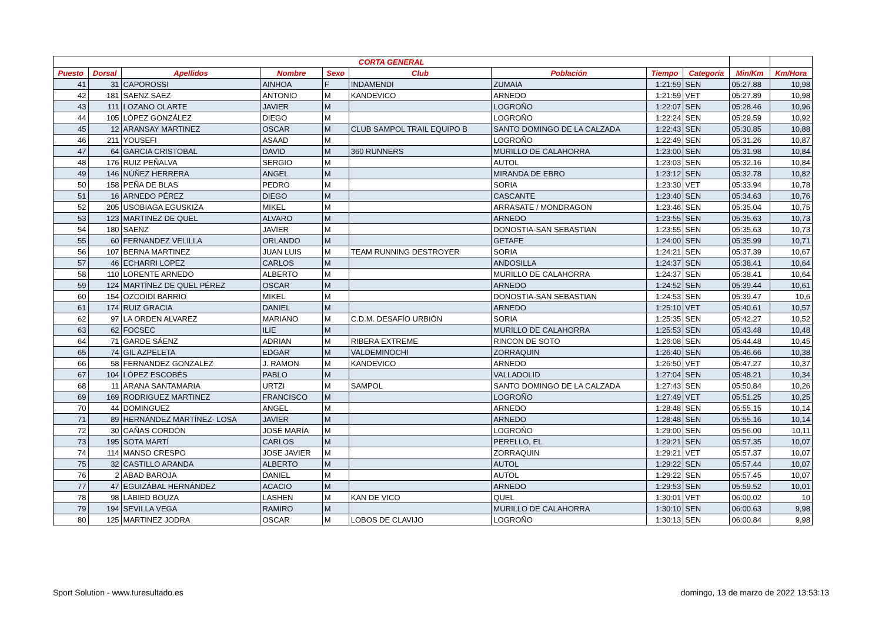| CORTA GENERAL | | | | | | | | | | |
| --- | --- | --- | --- | --- | --- | --- | --- | --- | --- | --- |
| Puesto | Dorsal | Apellidos | Nombre | Sexo | Club | Población | Tiempo | Categoría | Min/Km | Km/Hora |
| 41 | 31 | CAPOROSSI | AINHOA | F | INDAMENDI | ZUMAIA | 1:21:59 | SEN | 05:27.88 | 10,98 |
| 42 | 181 | SAENZ SAEZ | ANTONIO | M | KANDEVICO | ARNEDO | 1:21:59 | VET | 05:27.89 | 10,98 |
| 43 | 111 | LOZANO OLARTE | JAVIER | M | | LOGROÑO | 1:22:07 | SEN | 05:28.46 | 10,96 |
| 44 | 105 | LÓPEZ GONZÁLEZ | DIEGO | M | | LOGROÑO | 1:22:24 | SEN | 05:29.59 | 10,92 |
| 45 | 12 | ARANSAY MARTINEZ | OSCAR | M | CLUB SAMPOL TRAIL EQUIPO B | SANTO DOMINGO DE LA CALZADA | 1:22:43 | SEN | 05:30.85 | 10,88 |
| 46 | 211 | YOUSEFI | ASAAD | M | | LOGROÑO | 1:22:49 | SEN | 05:31.26 | 10,87 |
| 47 | 64 | GARCIA CRISTOBAL | DAVID | M | 360 RUNNERS | MURILLO DE CALAHORRA | 1:23:00 | SEN | 05:31.98 | 10,84 |
| 48 | 176 | RUIZ PEÑALVA | SERGIO | M | | AUTOL | 1:23:03 | SEN | 05:32.16 | 10,84 |
| 49 | 146 | NÚÑEZ HERRERA | ANGEL | M | | MIRANDA DE EBRO | 1:23:12 | SEN | 05:32.78 | 10,82 |
| 50 | 158 | PEÑA DE BLAS | PEDRO | M | | SORIA | 1:23:30 | VET | 05:33.94 | 10,78 |
| 51 | 16 | ARNEDO PÉREZ | DIEGO | M | | CASCANTE | 1:23:40 | SEN | 05:34.63 | 10,76 |
| 52 | 205 | USOBIAGA EGUSKIZA | MIKEL | M | | ARRASATE / MONDRAGON | 1:23:46 | SEN | 05:35.04 | 10,75 |
| 53 | 123 | MARTINEZ DE QUEL | ALVARO | M | | ARNEDO | 1:23:55 | SEN | 05:35.63 | 10,73 |
| 54 | 180 | SAENZ | JAVIER | M | | DONOSTIA-SAN SEBASTIAN | 1:23:55 | SEN | 05:35.63 | 10,73 |
| 55 | 60 | FERNANDEZ VELILLA | ORLANDO | M | | GETAFE | 1:24:00 | SEN | 05:35.99 | 10,71 |
| 56 | 107 | BERNA MARTINEZ | JUAN LUIS | M | TEAM RUNNING DESTROYER | SORIA | 1:24:21 | SEN | 05:37.39 | 10,67 |
| 57 | 46 | ECHARRI LOPEZ | CARLOS | M | | ANDOSILLA | 1:24:37 | SEN | 05:38.41 | 10,64 |
| 58 | 110 | LORENTE ARNEDO | ALBERTO | M | | MURILLO DE CALAHORRA | 1:24:37 | SEN | 05:38.41 | 10,64 |
| 59 | 124 | MARTÍNEZ DE QUEL PÉREZ | OSCAR | M | | ARNEDO | 1:24:52 | SEN | 05:39.44 | 10,61 |
| 60 | 154 | OZCOIDI BARRIO | MIKEL | M | | DONOSTIA-SAN SEBASTIAN | 1:24:53 | SEN | 05:39.47 | 10,6 |
| 61 | 174 | RUIZ GRACIA | DANIEL | M | | ARNEDO | 1:25:10 | VET | 05:40.61 | 10,57 |
| 62 | 97 | LA ORDEN ALVAREZ | MARIANO | M | C.D.M. DESAFÍO URBIÓN | SORIA | 1:25:35 | SEN | 05:42.27 | 10,52 |
| 63 | 62 | FOCSEC | ILIE | M | | MURILLO DE CALAHORRA | 1:25:53 | SEN | 05:43.48 | 10,48 |
| 64 | 71 | GARDE SÁENZ | ADRIAN | M | RIBERA EXTREME | RINCON DE SOTO | 1:26:08 | SEN | 05:44.48 | 10,45 |
| 65 | 74 | GIL AZPELETA | EDGAR | M | VALDEMINOCHI | ZORRAQUIN | 1:26:40 | SEN | 05:46.66 | 10,38 |
| 66 | 58 | FERNANDEZ GONZALEZ | J. RAMON | M | KANDEVICO | ARNEDO | 1:26:50 | VET | 05:47.27 | 10,37 |
| 67 | 104 | LÓPEZ ESCOBÉS | PABLO | M | | VALLADOLID | 1:27:04 | SEN | 05:48.21 | 10,34 |
| 68 | 11 | ARANA SANTAMARIA | URTZI | M | SAMPOL | SANTO DOMINGO DE LA CALZADA | 1:27:43 | SEN | 05:50.84 | 10,26 |
| 69 | 169 | RODRIGUEZ MARTINEZ | FRANCISCO | M | | LOGROÑO | 1:27:49 | VET | 05:51.25 | 10,25 |
| 70 | 44 | DOMINGUEZ | ANGEL | M | | ARNEDO | 1:28:48 | SEN | 05:55.15 | 10,14 |
| 71 | 89 | HERNÁNDEZ MARTÍNEZ- LOSA | JAVIER | M | | ARNEDO | 1:28:48 | SEN | 05:55.16 | 10,14 |
| 72 | 30 | CAÑAS CORDÓN | JOSÉ MARÍA | M | | LOGROÑO | 1:29:00 | SEN | 05:56.00 | 10,11 |
| 73 | 195 | SOTA MARTÍ | CARLOS | M | | PERELLO, EL | 1:29:21 | SEN | 05:57.35 | 10,07 |
| 74 | 114 | MANSO CRESPO | JOSE JAVIER | M | | ZORRAQUIN | 1:29:21 | VET | 05:57.37 | 10,07 |
| 75 | 32 | CASTILLO ARANDA | ALBERTO | M | | AUTOL | 1:29:22 | SEN | 05:57.44 | 10,07 |
| 76 | 2 | ABAD BAROJA | DANIEL | M | | AUTOL | 1:29:22 | SEN | 05:57.45 | 10,07 |
| 77 | 47 | EGUIZÁBAL HERNÁNDEZ | ACACIO | M | | ARNEDO | 1:29:53 | SEN | 05:59.52 | 10,01 |
| 78 | 98 | LABIED BOUZA | LASHEN | M | KAN DE VICO | QUEL | 1:30:01 | VET | 06:00.02 | 10 |
| 79 | 194 | SEVILLA VEGA | RAMIRO | M | | MURILLO DE CALAHORRA | 1:30:10 | SEN | 06:00.63 | 9,98 |
| 80 | 125 | MARTINEZ JODRA | OSCAR | M | LOBOS DE CLAVIJO | LOGROÑO | 1:30:13 | SEN | 06:00.84 | 9,98 |
Sport Solution - www.turesultado.es domingo, 13 de marzo de 2022 13:53:13